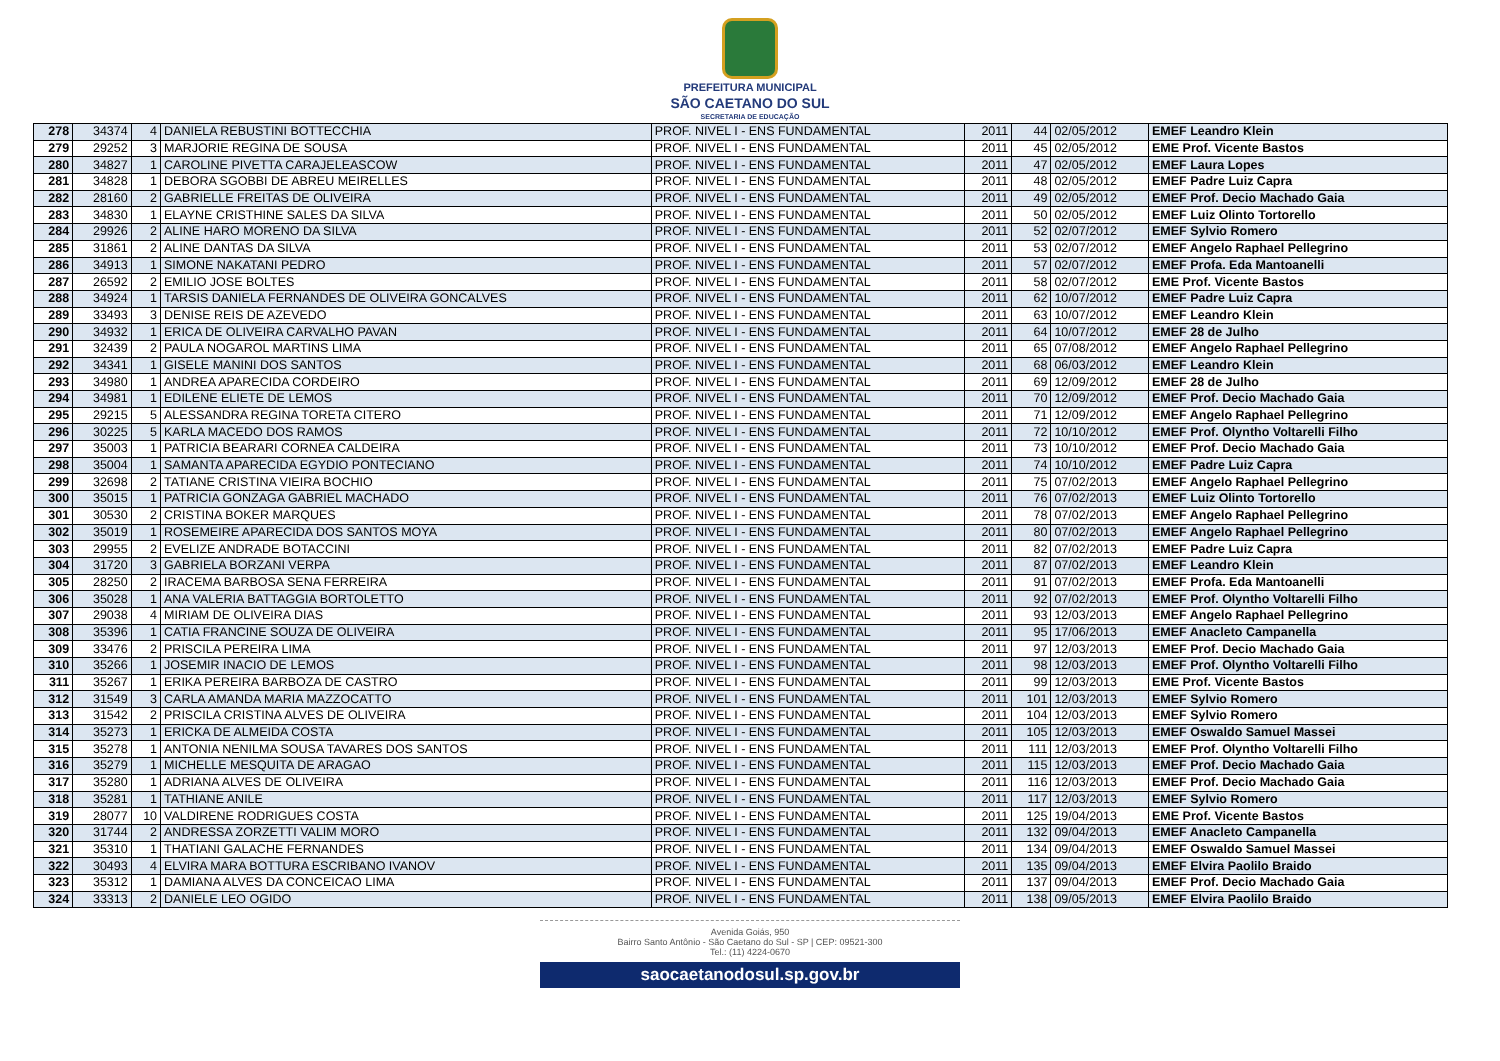PREFEITURA MUNICIPAL
SÃO CAETANO DO SUL
SECRETARIA DE EDUCAÇÃO
| 278 | 34374 | 4 | DANIELA REBUSTINI BOTTECCHIA | PROF. NIVEL I - ENS FUNDAMENTAL | 2011 | 44 | 02/05/2012 | EMEF Leandro Klein |
| 279 | 29252 | 3 | MARJORIE REGINA DE SOUSA | PROF. NIVEL I - ENS FUNDAMENTAL | 2011 | 45 | 02/05/2012 | EME Prof. Vicente Bastos |
| 280 | 34827 | 1 | CAROLINE PIVETTA CARAJELEASCOW | PROF. NIVEL I - ENS FUNDAMENTAL | 2011 | 47 | 02/05/2012 | EMEF Laura Lopes |
| 281 | 34828 | 1 | DEBORA SGOBBI DE ABREU MEIRELLES | PROF. NIVEL I - ENS FUNDAMENTAL | 2011 | 48 | 02/05/2012 | EMEF Padre Luiz Capra |
| 282 | 28160 | 2 | GABRIELLE FREITAS DE OLIVEIRA | PROF. NIVEL I - ENS FUNDAMENTAL | 2011 | 49 | 02/05/2012 | EMEF Prof. Decio Machado Gaia |
| 283 | 34830 | 1 | ELAYNE CRISTHINE SALES DA SILVA | PROF. NIVEL I - ENS FUNDAMENTAL | 2011 | 50 | 02/05/2012 | EMEF Luiz Olinto Tortorello |
| 284 | 29926 | 2 | ALINE HARO MORENO DA SILVA | PROF. NIVEL I - ENS FUNDAMENTAL | 2011 | 52 | 02/07/2012 | EMEF Sylvio Romero |
| 285 | 31861 | 2 | ALINE DANTAS DA SILVA | PROF. NIVEL I - ENS FUNDAMENTAL | 2011 | 53 | 02/07/2012 | EMEF Angelo Raphael Pellegrino |
| 286 | 34913 | 1 | SIMONE NAKATANI PEDRO | PROF. NIVEL I - ENS FUNDAMENTAL | 2011 | 57 | 02/07/2012 | EMEF Profa. Eda Mantoanelli |
| 287 | 26592 | 2 | EMILIO JOSE BOLTES | PROF. NIVEL I - ENS FUNDAMENTAL | 2011 | 58 | 02/07/2012 | EME Prof. Vicente Bastos |
| 288 | 34924 | 1 | TARSIS DANIELA FERNANDES DE OLIVEIRA GONCALVES | PROF. NIVEL I - ENS FUNDAMENTAL | 2011 | 62 | 10/07/2012 | EMEF Padre Luiz Capra |
| 289 | 33493 | 3 | DENISE REIS DE AZEVEDO | PROF. NIVEL I - ENS FUNDAMENTAL | 2011 | 63 | 10/07/2012 | EMEF Leandro Klein |
| 290 | 34932 | 1 | ERICA DE OLIVEIRA CARVALHO PAVAN | PROF. NIVEL I - ENS FUNDAMENTAL | 2011 | 64 | 10/07/2012 | EMEF 28 de Julho |
| 291 | 32439 | 2 | PAULA NOGAROL MARTINS LIMA | PROF. NIVEL I - ENS FUNDAMENTAL | 2011 | 65 | 07/08/2012 | EMEF Angelo Raphael Pellegrino |
| 292 | 34341 | 1 | GISELE MANINI DOS SANTOS | PROF. NIVEL I - ENS FUNDAMENTAL | 2011 | 68 | 06/03/2012 | EMEF Leandro Klein |
| 293 | 34980 | 1 | ANDREA APARECIDA CORDEIRO | PROF. NIVEL I - ENS FUNDAMENTAL | 2011 | 69 | 12/09/2012 | EMEF 28 de Julho |
| 294 | 34981 | 1 | EDILENE ELIETE DE LEMOS | PROF. NIVEL I - ENS FUNDAMENTAL | 2011 | 70 | 12/09/2012 | EMEF Prof. Decio Machado Gaia |
| 295 | 29215 | 5 | ALESSANDRA REGINA TORETA CITERO | PROF. NIVEL I - ENS FUNDAMENTAL | 2011 | 71 | 12/09/2012 | EMEF Angelo Raphael Pellegrino |
| 296 | 30225 | 5 | KARLA MACEDO DOS RAMOS | PROF. NIVEL I - ENS FUNDAMENTAL | 2011 | 72 | 10/10/2012 | EMEF Prof. Olyntho Voltarelli Filho |
| 297 | 35003 | 1 | PATRICIA BEARARI CORNEA CALDEIRA | PROF. NIVEL I - ENS FUNDAMENTAL | 2011 | 73 | 10/10/2012 | EMEF Prof. Decio Machado Gaia |
| 298 | 35004 | 1 | SAMANTA APARECIDA EGYDIO PONTECIANO | PROF. NIVEL I - ENS FUNDAMENTAL | 2011 | 74 | 10/10/2012 | EMEF Padre Luiz Capra |
| 299 | 32698 | 2 | TATIANE CRISTINA VIEIRA BOCHIO | PROF. NIVEL I - ENS FUNDAMENTAL | 2011 | 75 | 07/02/2013 | EMEF Angelo Raphael Pellegrino |
| 300 | 35015 | 1 | PATRICIA GONZAGA GABRIEL MACHADO | PROF. NIVEL I - ENS FUNDAMENTAL | 2011 | 76 | 07/02/2013 | EMEF Luiz Olinto Tortorello |
| 301 | 30530 | 2 | CRISTINA BOKER MARQUES | PROF. NIVEL I - ENS FUNDAMENTAL | 2011 | 78 | 07/02/2013 | EMEF Angelo Raphael Pellegrino |
| 302 | 35019 | 1 | ROSEMEIRE APARECIDA DOS SANTOS MOYA | PROF. NIVEL I - ENS FUNDAMENTAL | 2011 | 80 | 07/02/2013 | EMEF Angelo Raphael Pellegrino |
| 303 | 29955 | 2 | EVELIZE ANDRADE BOTACCINI | PROF. NIVEL I - ENS FUNDAMENTAL | 2011 | 82 | 07/02/2013 | EMEF Padre Luiz Capra |
| 304 | 31720 | 3 | GABRIELA BORZANI VERPA | PROF. NIVEL I - ENS FUNDAMENTAL | 2011 | 87 | 07/02/2013 | EMEF Leandro Klein |
| 305 | 28250 | 2 | IRACEMA BARBOSA SENA FERREIRA | PROF. NIVEL I - ENS FUNDAMENTAL | 2011 | 91 | 07/02/2013 | EMEF Profa. Eda Mantoanelli |
| 306 | 35028 | 1 | ANA VALERIA BATTAGGIA BORTOLETTO | PROF. NIVEL I - ENS FUNDAMENTAL | 2011 | 92 | 07/02/2013 | EMEF Prof. Olyntho Voltarelli Filho |
| 307 | 29038 | 4 | MIRIAM DE OLIVEIRA DIAS | PROF. NIVEL I - ENS FUNDAMENTAL | 2011 | 93 | 12/03/2013 | EMEF Angelo Raphael Pellegrino |
| 308 | 35396 | 1 | CATIA FRANCINE SOUZA DE OLIVEIRA | PROF. NIVEL I - ENS FUNDAMENTAL | 2011 | 95 | 17/06/2013 | EMEF Anacleto Campanella |
| 309 | 33476 | 2 | PRISCILA PEREIRA LIMA | PROF. NIVEL I - ENS FUNDAMENTAL | 2011 | 97 | 12/03/2013 | EMEF Prof. Decio Machado Gaia |
| 310 | 35266 | 1 | JOSEMIR INACIO DE LEMOS | PROF. NIVEL I - ENS FUNDAMENTAL | 2011 | 98 | 12/03/2013 | EMEF Prof. Olyntho Voltarelli Filho |
| 311 | 35267 | 1 | ERIKA PEREIRA BARBOZA DE CASTRO | PROF. NIVEL I - ENS FUNDAMENTAL | 2011 | 99 | 12/03/2013 | EME Prof. Vicente Bastos |
| 312 | 31549 | 3 | CARLA AMANDA MARIA MAZZOCATTO | PROF. NIVEL I - ENS FUNDAMENTAL | 2011 | 101 | 12/03/2013 | EMEF Sylvio Romero |
| 313 | 31542 | 2 | PRISCILA CRISTINA ALVES DE OLIVEIRA | PROF. NIVEL I - ENS FUNDAMENTAL | 2011 | 104 | 12/03/2013 | EMEF Sylvio Romero |
| 314 | 35273 | 1 | ERICKA DE ALMEIDA COSTA | PROF. NIVEL I - ENS FUNDAMENTAL | 2011 | 105 | 12/03/2013 | EMEF Oswaldo Samuel Massei |
| 315 | 35278 | 1 | ANTONIA NENILMA SOUSA TAVARES DOS SANTOS | PROF. NIVEL I - ENS FUNDAMENTAL | 2011 | 111 | 12/03/2013 | EMEF Prof. Olyntho Voltarelli Filho |
| 316 | 35279 | 1 | MICHELLE MESQUITA DE ARAGAO | PROF. NIVEL I - ENS FUNDAMENTAL | 2011 | 115 | 12/03/2013 | EMEF Prof. Decio Machado Gaia |
| 317 | 35280 | 1 | ADRIANA ALVES DE OLIVEIRA | PROF. NIVEL I - ENS FUNDAMENTAL | 2011 | 116 | 12/03/2013 | EMEF Prof. Decio Machado Gaia |
| 318 | 35281 | 1 | TATHIANE ANILE | PROF. NIVEL I - ENS FUNDAMENTAL | 2011 | 117 | 12/03/2013 | EMEF Sylvio Romero |
| 319 | 28077 | 10 | VALDIRENE RODRIGUES COSTA | PROF. NIVEL I - ENS FUNDAMENTAL | 2011 | 125 | 19/04/2013 | EME Prof. Vicente Bastos |
| 320 | 31744 | 2 | ANDRESSA ZORZETTI VALIM MORO | PROF. NIVEL I - ENS FUNDAMENTAL | 2011 | 132 | 09/04/2013 | EMEF Anacleto Campanella |
| 321 | 35310 | 1 | THATIANI GALACHE FERNANDES | PROF. NIVEL I - ENS FUNDAMENTAL | 2011 | 134 | 09/04/2013 | EMEF Oswaldo Samuel Massei |
| 322 | 30493 | 4 | ELVIRA MARA BOTTURA ESCRIBANO IVANOV | PROF. NIVEL I - ENS FUNDAMENTAL | 2011 | 135 | 09/04/2013 | EMEF Elvira Paolilo Braido |
| 323 | 35312 | 1 | DAMIANA ALVES DA CONCEICAO LIMA | PROF. NIVEL I - ENS FUNDAMENTAL | 2011 | 137 | 09/04/2013 | EMEF Prof. Decio Machado Gaia |
| 324 | 33313 | 2 | DANIELE LEO OGIDO | PROF. NIVEL I - ENS FUNDAMENTAL | 2011 | 138 | 09/05/2013 | EMEF Elvira Paolilo Braido |
Avenida Goiás, 950
Bairro Santo Antônio - São Caetano do Sul - SP | CEP: 09521-300
Tel.: (11) 4224-0670
saocaetanodosul.sp.gov.br